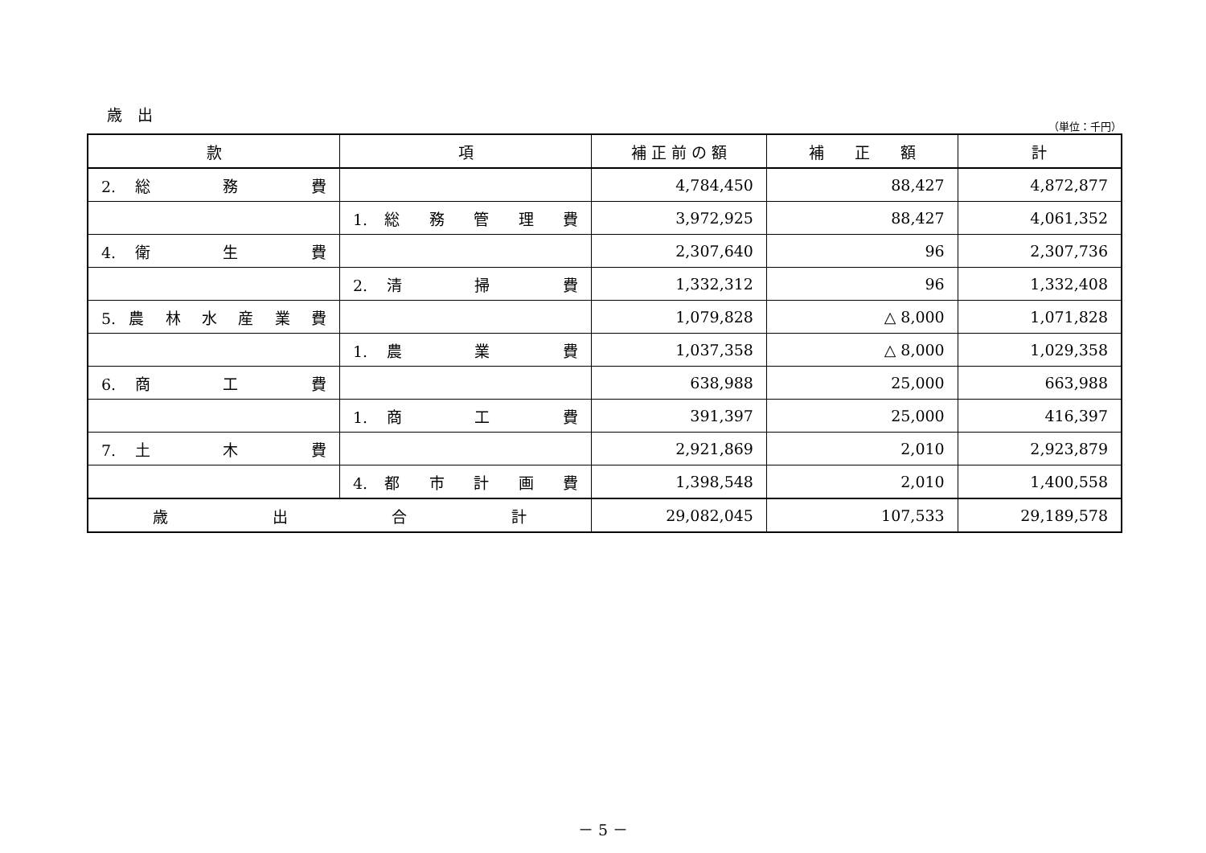歳　出
（単位：千円）
| 款 | 項 | 補 正 前 の 額 | 補 正 額 | 計 |
| --- | --- | --- | --- | --- |
| 2. 総 務 費 | | 4,784,450 | 88,427 | 4,872,877 |
| | 1. 総 務 管 理 費 | 3,972,925 | 88,427 | 4,061,352 |
| 4. 衛 生 費 | | 2,307,640 | 96 | 2,307,736 |
| | 2. 清 掃 費 | 1,332,312 | 96 | 1,332,408 |
| 5. 農 林 水 産 業 費 | | 1,079,828 | △ 8,000 | 1,071,828 |
| | 1. 農 業 費 | 1,037,358 | △ 8,000 | 1,029,358 |
| 6. 商 工 費 | | 638,988 | 25,000 | 663,988 |
| | 1. 商 工 費 | 391,397 | 25,000 | 416,397 |
| 7. 土 木 費 | | 2,921,869 | 2,010 | 2,923,879 |
| | 4. 都 市 計 画 費 | 1,398,548 | 2,010 | 1,400,558 |
| 歳 出 合 計 | | 29,082,045 | 107,533 | 29,189,578 |
－ 5 －